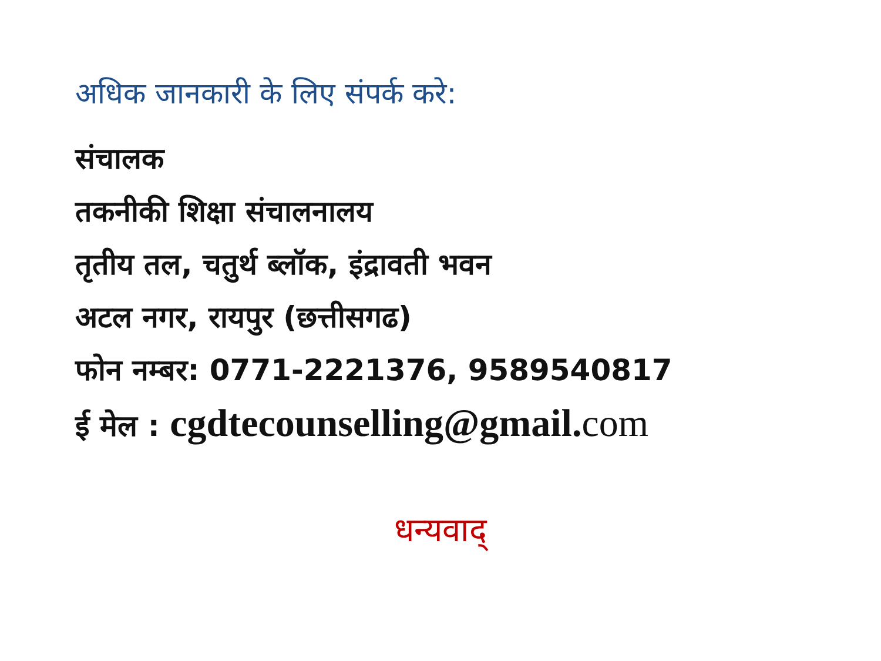अधिक जानकारी के लिए संपर्क करे:
संचालक
तकनीकी शिक्षा संचालनालय
तृतीय तल, चतुर्थ ब्लॉक, इंद्रावती भवन
अटल नगर, रायपुर (छत्तीसगढ)
फोन नम्बर: 0771-2221376, 9589540817
ई मेल : cgdtecounselling@gmail.com
धन्यवाद्